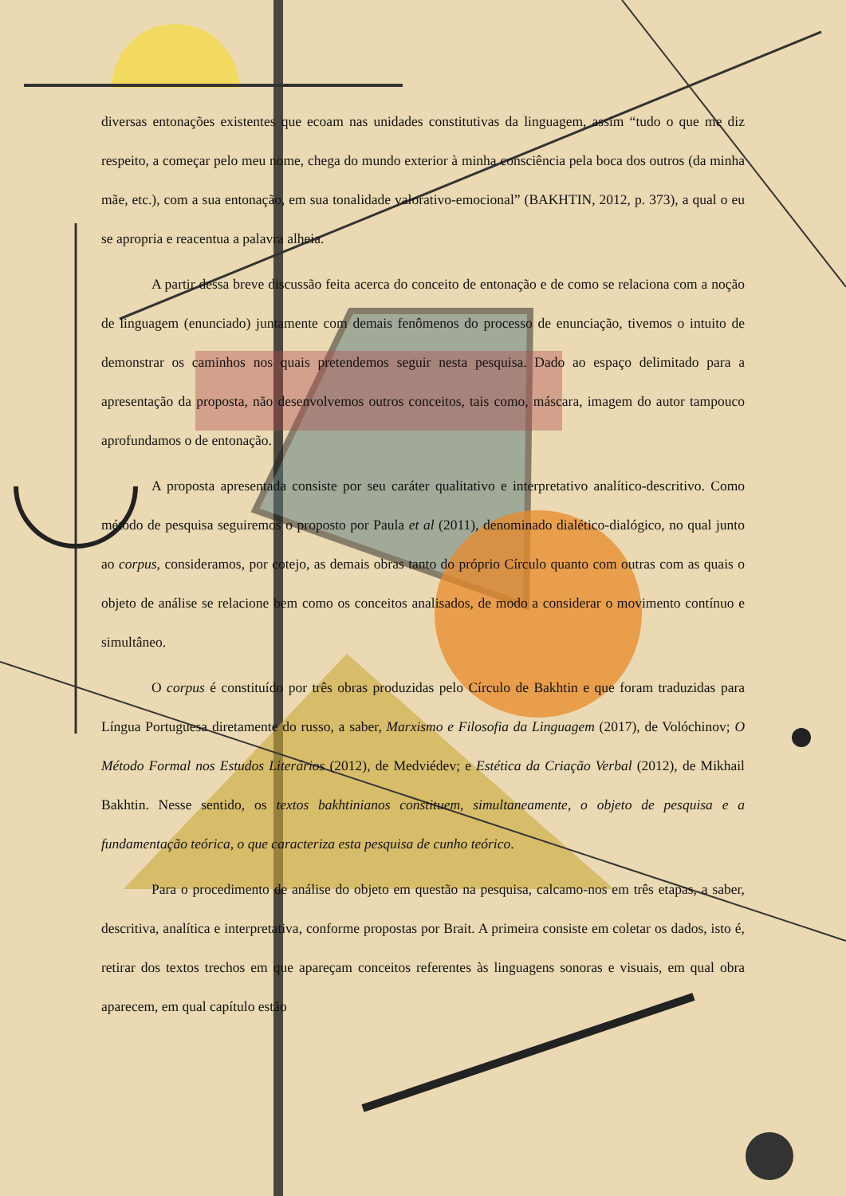diversas entonações existentes que ecoam nas unidades constitutivas da linguagem, assim “tudo o que me diz respeito, a começar pelo meu nome, chega do mundo exterior à minha consciência pela boca dos outros (da minha mãe, etc.), com a sua entonação, em sua tonalidade valorativo-emocional” (BAKHTIN, 2012, p. 373), a qual o eu se apropria e reacentua a palavra alheia.
A partir dessa breve discussão feita acerca do conceito de entonação e de como se relaciona com a noção de linguagem (enunciado) juntamente com demais fenômenos do processo de enunciação, tivemos o intuito de demonstrar os caminhos nos quais pretendemos seguir nesta pesquisa. Dado ao espaço delimitado para a apresentação da proposta, não desenvolvemos outros conceitos, tais como, máscara, imagem do autor tampouco aprofundamos o de entonação.
A proposta apresentada consiste por seu caráter qualitativo e interpretativo analítico-descritivo. Como método de pesquisa seguiremos o proposto por Paula et al (2011), denominado dialético-dialógico, no qual junto ao corpus, consideramos, por cotejo, as demais obras tanto do próprio Círculo quanto com outras com as quais o objeto de análise se relacione bem como os conceitos analisados, de modo a considerar o movimento contínuo e simultâneo.
O corpus é constituído por três obras produzidas pelo Círculo de Bakhtin e que foram traduzidas para Língua Portuguesa diretamente do russo, a saber, Marxismo e Filosofia da Linguagem (2017), de Volóchinov; O Método Formal nos Estudos Literários (2012), de Medviédev; e Estética da Criação Verbal (2012), de Mikhail Bakhtin. Nesse sentido, os textos bakhtinianos constituem, simultaneamente, o objeto de pesquisa e a fundamentação teórica, o que caracteriza esta pesquisa de cunho teórico.
Para o procedimento de análise do objeto em questão na pesquisa, calcamo-nos em três etapas, a saber, descritiva, analítica e interpretativa, conforme propostas por Brait. A primeira consiste em coletar os dados, isto é, retirar dos textos trechos em que apareçam conceitos referentes às linguagens sonoras e visuais, em qual obra aparecem, em qual capítulo estão